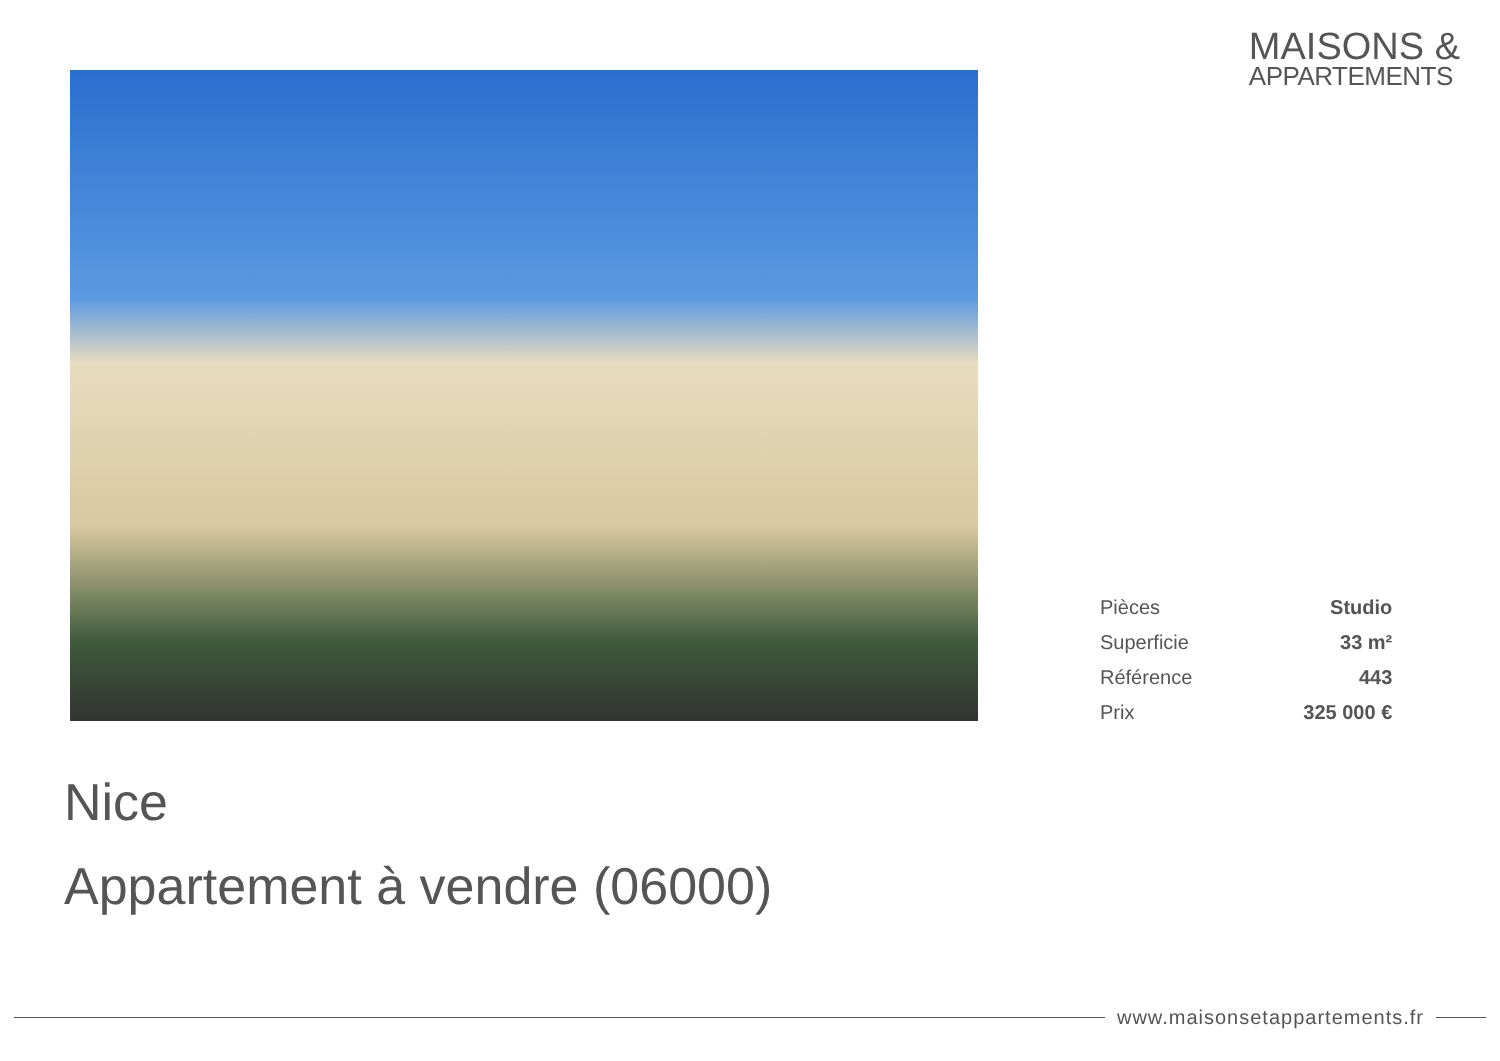MAISONS &
APPARTEMENTS
| Pièces | Studio |
| Superficie | 33 m² |
| Référence | 443 |
| Prix | 325 000 € |
Nice
Appartement à vendre (06000)
www.maisonsetappartements.fr